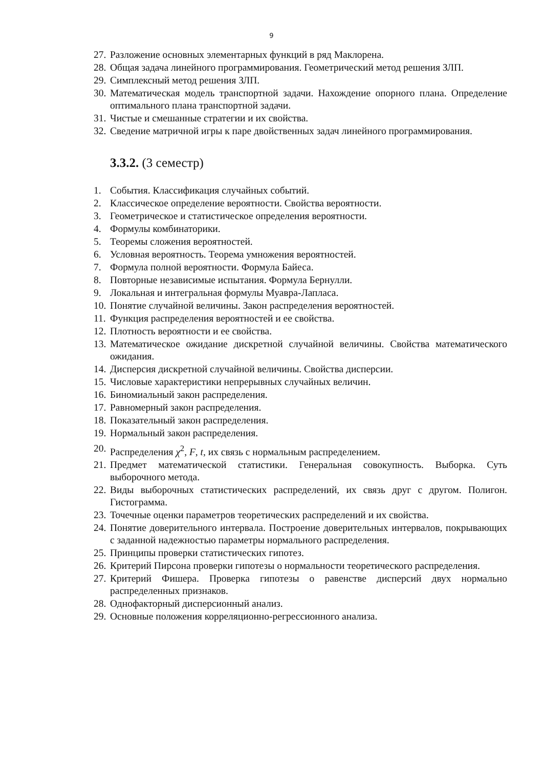9
27. Разложение основных элементарных функций в ряд Маклорена.
28. Общая задача линейного программирования. Геометрический метод решения ЗЛП.
29. Симплексный метод решения ЗЛП.
30. Математическая модель транспортной задачи. Нахождение опорного плана. Определение оптимального плана транспортной задачи.
31. Чистые и смешанные стратегии и их свойства.
32. Сведение матричной игры к паре двойственных задач линейного программирования.
3.3.2. (3 семестр)
1. События. Классификация случайных событий.
2. Классическое определение вероятности. Свойства вероятности.
3. Геометрическое и статистическое определения вероятности.
4. Формулы комбинаторики.
5. Теоремы сложения вероятностей.
6. Условная вероятность. Теорема умножения вероятностей.
7. Формула полной вероятности. Формула Байеса.
8. Повторные независимые испытания. Формула Бернулли.
9. Локальная и интегральная формулы Муавра-Лапласа.
10. Понятие случайной величины. Закон распределения вероятностей.
11. Функция распределения вероятностей и ее свойства.
12. Плотность вероятности и ее свойства.
13. Математическое ожидание дискретной случайной величины. Свойства математического ожидания.
14. Дисперсия дискретной случайной величины. Свойства дисперсии.
15. Числовые характеристики непрерывных случайных величин.
16. Биномиальный закон распределения.
17. Равномерный закон распределения.
18. Показательный закон распределения.
19. Нормальный закон распределения.
20. Распределения χ<sup>2</sup>, F, t, их связь с нормальным распределением.
21. Предмет математической статистики. Генеральная совокупность. Выборка. Суть выборочного метода.
22. Виды выборочных статистических распределений, их связь друг с другом. Полигон. Гистограмма.
23. Точечные оценки параметров теоретических распределений и их свойства.
24. Понятие доверительного интервала. Построение доверительных интервалов, покрывающих с заданной надежностью параметры нормального распределения.
25. Принципы проверки статистических гипотез.
26. Критерий Пирсона проверки гипотезы о нормальности теоретического распределения.
27. Критерий Фишера. Проверка гипотезы о равенстве дисперсий двух нормально распределенных признаков.
28. Однофакторный дисперсионный анализ.
29. Основные положения корреляционно-регрессионного анализа.